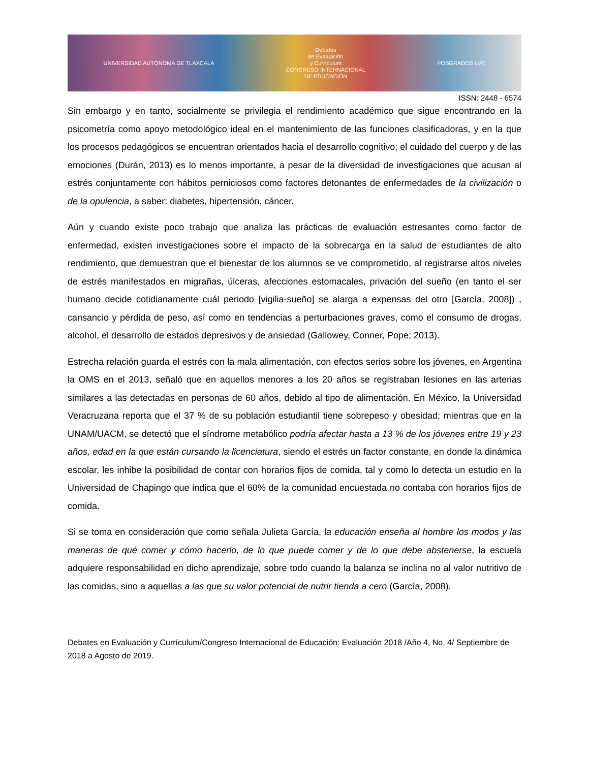UNIVERSIDAD AUTÓNOMA DE TLAXCALA
Debates
en Evaluación
y Currículum
CONGRESO INTERNACIONAL
DE EDUCACIÓN
POSGRADOS UAT
ISSN: 2448 - 6574
Sin embargo y en tanto, socialmente se privilegia el rendimiento académico que sigue encontrando en la psicometría como apoyo metodológico ideal en el mantenimiento de las funciones clasificadoras, y en la que los procesos pedagógicos se encuentran orientados hacia el desarrollo cognitivo; el cuidado del cuerpo y de las emociones (Durán, 2013) es lo menos importante, a pesar de la diversidad de investigaciones que acusan al estrés conjuntamente con hábitos perniciosos como factores detonantes de enfermedades de la civilización o de la opulencia, a saber: diabetes, hipertensión, cáncer.
Aún y cuando existe poco trabajo que analiza las prácticas de evaluación estresantes como factor de enfermedad, existen investigaciones sobre el impacto de la sobrecarga en la salud de estudiantes de alto rendimiento, que demuestran que el bienestar de los alumnos se ve comprometido, al registrarse altos niveles de estrés manifestados en migrañas, úlceras, afecciones estomacales, privación del sueño (en tanto el ser humano decide cotidianamente cuál periodo [vigilia-sueño] se alarga a expensas del otro [García, 2008]) , cansancio y pérdida de peso, así como en tendencias a perturbaciones graves, como el consumo de drogas, alcohol, el desarrollo de estados depresivos y de ansiedad (Gallowey, Conner, Pope; 2013).
Estrecha relación guarda el estrés con la mala alimentación, con efectos serios sobre los jóvenes, en Argentina la OMS en el 2013, señaló que en aquellos menores a los 20 años se registraban lesiones en las arterias similares a las detectadas en personas de 60 años, debido al tipo de alimentación. En México, la Universidad Veracruzana reporta que el 37 % de su población estudiantil tiene sobrepeso y obesidad; mientras que en la UNAM/UACM, se detectó que el síndrome metabólico podría afectar hasta a 13 % de los jóvenes entre 19 y 23 años, edad en la que están cursando la licenciatura, siendo el estrés un factor constante, en donde la dinámica escolar, les inhibe la posibilidad de contar con horarios fijos de comida, tal y como lo detecta un estudio en la Universidad de Chapingo que indica que el 60% de la comunidad encuestada no contaba con horarios fijos de comida.
Si se toma en consideración que como señala Julieta García, la educación enseña al hombre los modos y las maneras de qué comer y cómo hacerlo, de lo que puede comer y de lo que debe abstenerse, la escuela adquiere responsabilidad en dicho aprendizaje, sobre todo cuando la balanza se inclina no al valor nutritivo de las comidas, sino a aquellas a las que su valor potencial de nutrir tienda a cero (García, 2008).
Debates en Evaluación y Currículum/Congreso Internacional de Educación: Evaluación 2018 /Año 4, No. 4/ Septiembre de 2018 a Agosto de 2019.